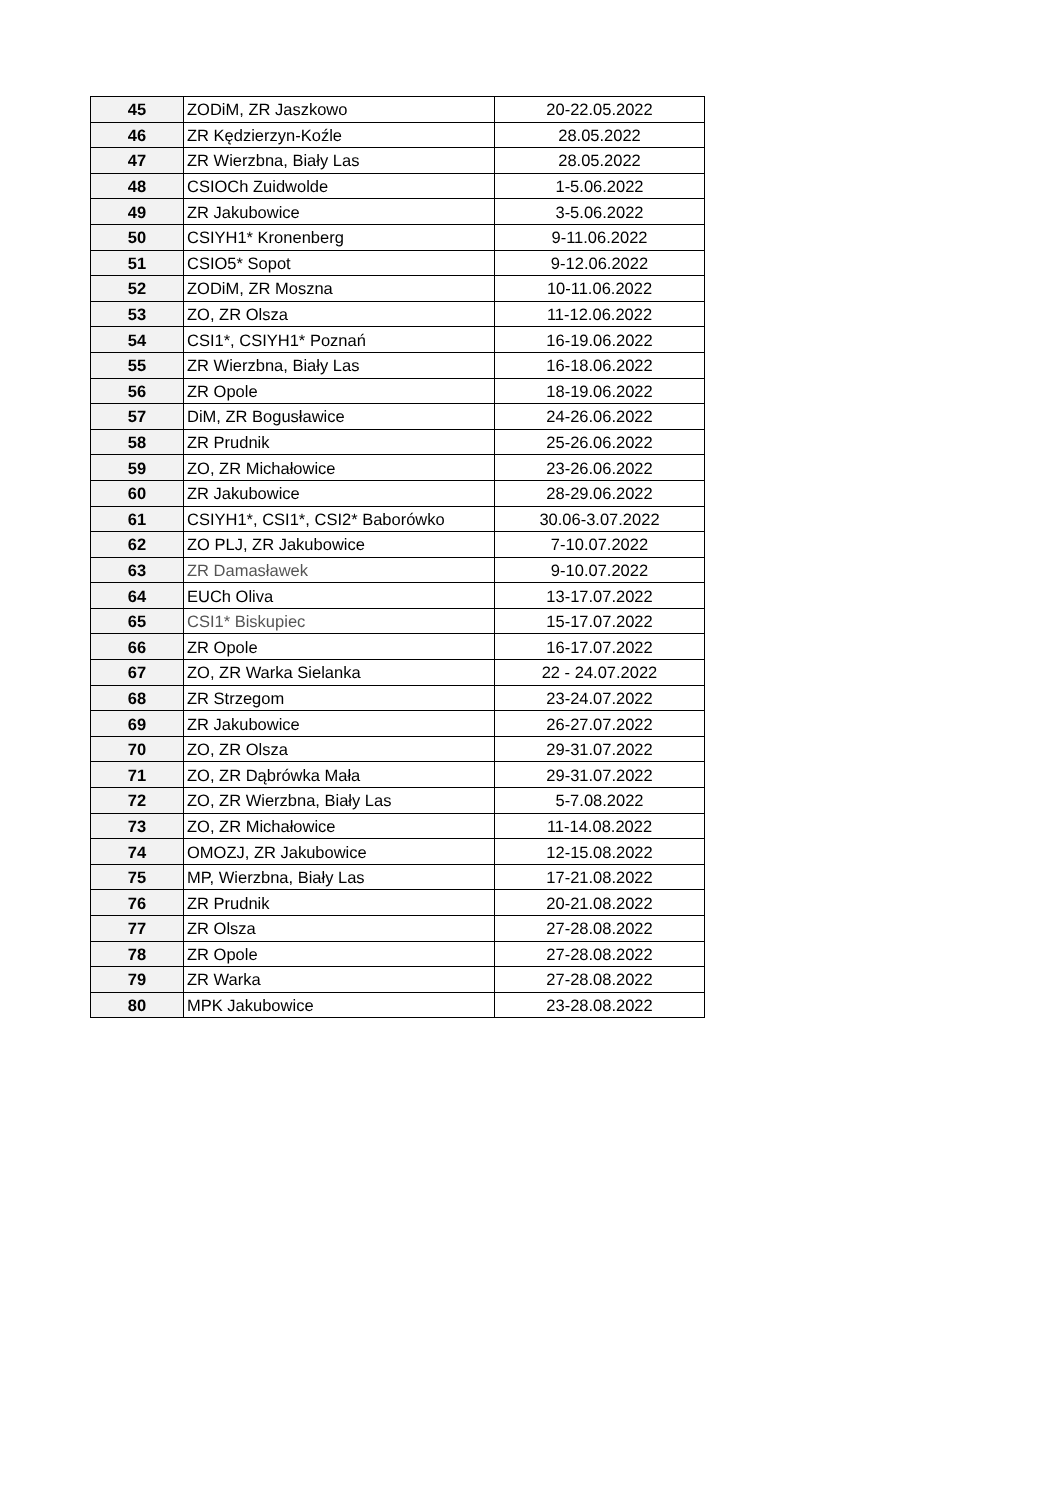| 45 | ZODiM, ZR Jaszkowo | 20-22.05.2022 |
| 46 | ZR Kędzierzyn-Koźle | 28.05.2022 |
| 47 | ZR Wierzbna, Biały Las | 28.05.2022 |
| 48 | CSIOCh Zuidwolde | 1-5.06.2022 |
| 49 | ZR Jakubowice | 3-5.06.2022 |
| 50 | CSIYH1* Kronenberg | 9-11.06.2022 |
| 51 | CSIO5* Sopot | 9-12.06.2022 |
| 52 | ZODiM, ZR Moszna | 10-11.06.2022 |
| 53 | ZO, ZR Olsza | 11-12.06.2022 |
| 54 | CSI1*, CSIYH1* Poznań | 16-19.06.2022 |
| 55 | ZR Wierzbna, Biały Las | 16-18.06.2022 |
| 56 | ZR Opole | 18-19.06.2022 |
| 57 | DiM, ZR Bogusławice | 24-26.06.2022 |
| 58 | ZR Prudnik | 25-26.06.2022 |
| 59 | ZO, ZR Michałowice | 23-26.06.2022 |
| 60 | ZR Jakubowice | 28-29.06.2022 |
| 61 | CSIYH1*, CSI1*, CSI2* Baborówko | 30.06-3.07.2022 |
| 62 | ZO PLJ, ZR Jakubowice | 7-10.07.2022 |
| 63 | ZR Damasławek | 9-10.07.2022 |
| 64 | EUCh Oliva | 13-17.07.2022 |
| 65 | CSI1* Biskupiec | 15-17.07.2022 |
| 66 | ZR Opole | 16-17.07.2022 |
| 67 | ZO, ZR Warka Sielanka | 22 - 24.07.2022 |
| 68 | ZR Strzegom | 23-24.07.2022 |
| 69 | ZR Jakubowice | 26-27.07.2022 |
| 70 | ZO, ZR Olsza | 29-31.07.2022 |
| 71 | ZO, ZR Dąbrówka Mała | 29-31.07.2022 |
| 72 | ZO, ZR Wierzbna, Biały Las | 5-7.08.2022 |
| 73 | ZO, ZR Michałowice | 11-14.08.2022 |
| 74 | OMOZJ, ZR Jakubowice | 12-15.08.2022 |
| 75 | MP, Wierzbna, Biały Las | 17-21.08.2022 |
| 76 | ZR Prudnik | 20-21.08.2022 |
| 77 | ZR Olsza | 27-28.08.2022 |
| 78 | ZR Opole | 27-28.08.2022 |
| 79 | ZR Warka | 27-28.08.2022 |
| 80 | MPK Jakubowice | 23-28.08.2022 |